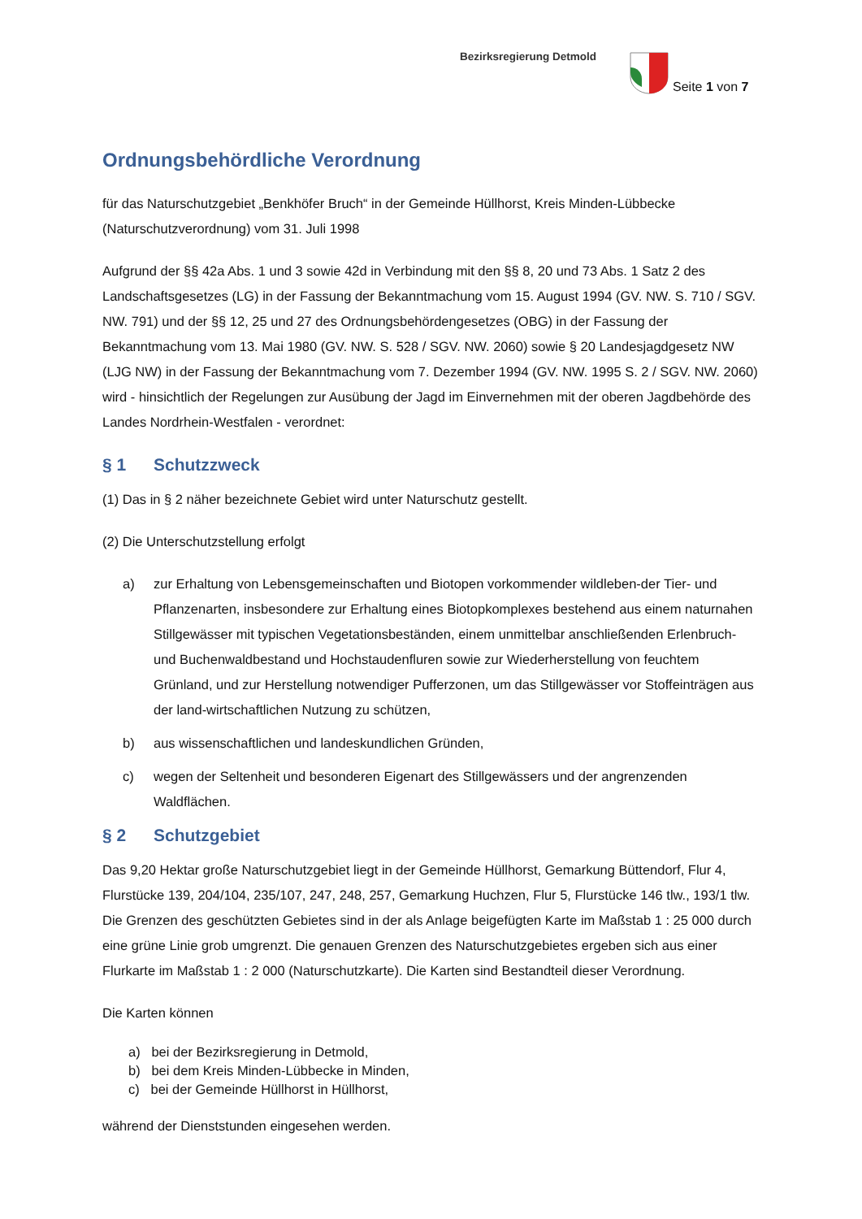Bezirksregierung Detmold
Seite 1 von 7
Ordnungsbehördliche Verordnung
für das Naturschutzgebiet „Benkhöfer Bruch“ in der Gemeinde Hüllhorst, Kreis Minden-Lübbecke (Naturschutzverordnung) vom 31. Juli 1998
Aufgrund der §§ 42a Abs. 1 und 3 sowie 42d in Verbindung mit den §§ 8, 20 und 73 Abs. 1 Satz 2 des Landschaftsgesetzes (LG) in der Fassung der Bekanntmachung vom 15. August 1994 (GV. NW. S. 710 / SGV. NW. 791) und der §§ 12, 25 und 27 des Ordnungsbehördengesetzes (OBG) in der Fassung der Bekanntmachung vom 13. Mai 1980 (GV. NW. S. 528 / SGV. NW. 2060) sowie § 20 Landesjagdgesetz NW (LJG NW) in der Fassung der Bekanntmachung vom 7. Dezember 1994 (GV. NW. 1995 S. 2 / SGV. NW. 2060) wird - hinsichtlich der Regelungen zur Ausübung der Jagd im Einvernehmen mit der oberen Jagdbehörde des Landes Nordrhein-Westfalen - verordnet:
§ 1 Schutzzweck
(1) Das in § 2 näher bezeichnete Gebiet wird unter Naturschutz gestellt.
(2) Die Unterschutzstellung erfolgt
a) zur Erhaltung von Lebensgemeinschaften und Biotopen vorkommender wildleben-der Tier- und Pflanzenarten, insbesondere zur Erhaltung eines Biotopkomplexes bestehend aus einem naturnahen Stillgewässer mit typischen Vegetationsbeständen, einem unmittelbar anschließenden Erlenbruch- und Buchenwaldbestand und Hochstaudenfluren sowie zur Wiederherstellung von feuchtem Grünland, und zur Herstellung notwendiger Pufferzonen, um das Stillgewässer vor Stoffeinträgen aus der land-wirtschaftlichen Nutzung zu schützen,
b) aus wissenschaftlichen und landeskundlichen Gründen,
c) wegen der Seltenheit und besonderen Eigenart des Stillgewässers und der angrenzenden Waldflächen.
§ 2 Schutzgebiet
Das 9,20 Hektar große Naturschutzgebiet liegt in der Gemeinde Hüllhorst, Gemarkung Büttendorf, Flur 4, Flurstücke 139, 204/104, 235/107, 247, 248, 257, Gemarkung Huchzen, Flur 5, Flurstücke 146 tlw., 193/1 tlw. Die Grenzen des geschützten Gebietes sind in der als Anlage beigefügten Karte im Maßstab 1 : 25 000 durch eine grüne Linie grob umgrenzt. Die genauen Grenzen des Naturschutzgebietes ergeben sich aus einer Flurkarte im Maßstab 1 : 2 000 (Naturschutzkarte). Die Karten sind Bestandteil dieser Verordnung.
Die Karten können
a) bei der Bezirksregierung in Detmold,
b) bei dem Kreis Minden-Lübbecke in Minden,
c) bei der Gemeinde Hüllhorst in Hüllhorst,
während der Dienststunden eingesehen werden.